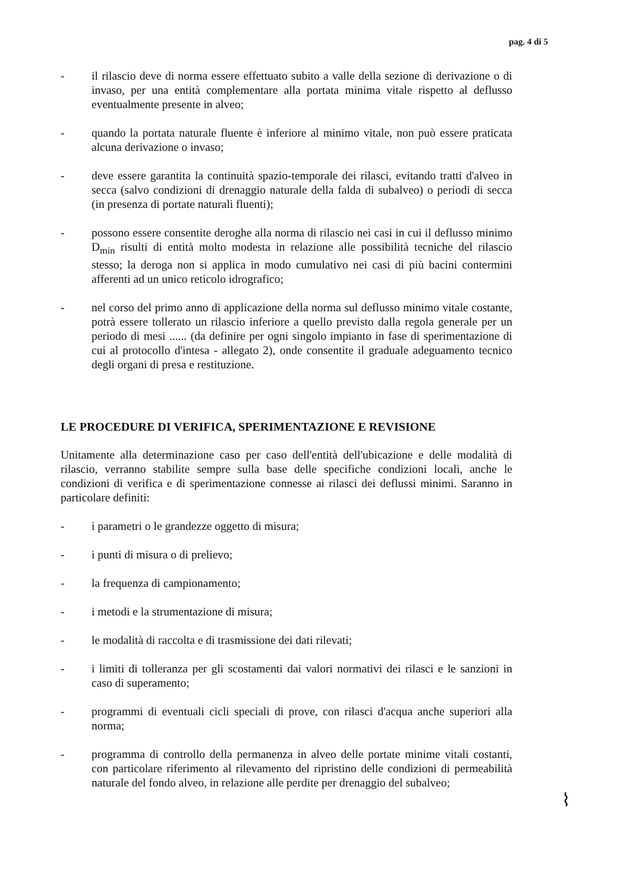pag. 4 di 5
- il rilascio deve di norma essere effettuato subito a valle della sezione di derivazione o di invaso, per una entità complementare alla portata minima vitale rispetto al deflusso eventualmente presente in alveo;
- quando la portata naturale fluente è inferiore al minimo vitale, non può essere praticata alcuna derivazione o invaso;
- deve essere garantita la continuità spazio-temporale dei rilasci, evitando tratti d'alveo in secca (salvo condizioni di drenaggio naturale della falda di subalveo) o periodi di secca (in presenza di portate naturali fluenti);
- possono essere consentite deroghe alla norma di rilascio nei casi in cui il deflusso minimo D<sub>min</sub> risulti di entità molto modesta in relazione alle possibilità tecniche del rilascio stesso; la deroga non si applica in modo cumulativo nei casi di più bacini contermini afferenti ad un unico reticolo idrografico;
- nel corso del primo anno di applicazione della norma sul deflusso minimo vitale costante, potrà essere tollerato un rilascio inferiore a quello previsto dalla regola generale per un periodo di mesi ...... (da definire per ogni singolo impianto in fase di sperimentazione di cui al protocollo d'intesa - allegato 2), onde consentite il graduale adeguamento tecnico degli organi di presa e restituzione.
LE PROCEDURE DI VERIFICA, SPERIMENTAZIONE E REVISIONE
Unitamente alla determinazione caso per caso dell'entità dell'ubicazione e delle modalità di rilascio, verranno stabilite sempre sulla base delle specifiche condizioni locali, anche le condizioni di verifica e di sperimentazione connesse ai rilasci dei deflussi minimi. Saranno in particolare definiti:
- i parametri o le grandezze oggetto di misura;
- i punti di misura o di prelievo;
- la frequenza di campionamento;
- i metodi e la strumentazione di misura;
- le modalità di raccolta e di trasmissione dei dati rilevati;
- i limiti di tolleranza per gli scostamenti dai valori normativi dei rilasci e le sanzioni in caso di superamento;
- programmi di eventuali cicli speciali di prove, con rilasci d'acqua anche superiori alla norma;
- programma di controllo della permanenza in alveo delle portate minime vitali costanti, con particolare riferimento al rilevamento del ripristino delle condizioni di permeabilità naturale del fondo alveo, in relazione alle perdite per drenaggio del subalveo;
⌇